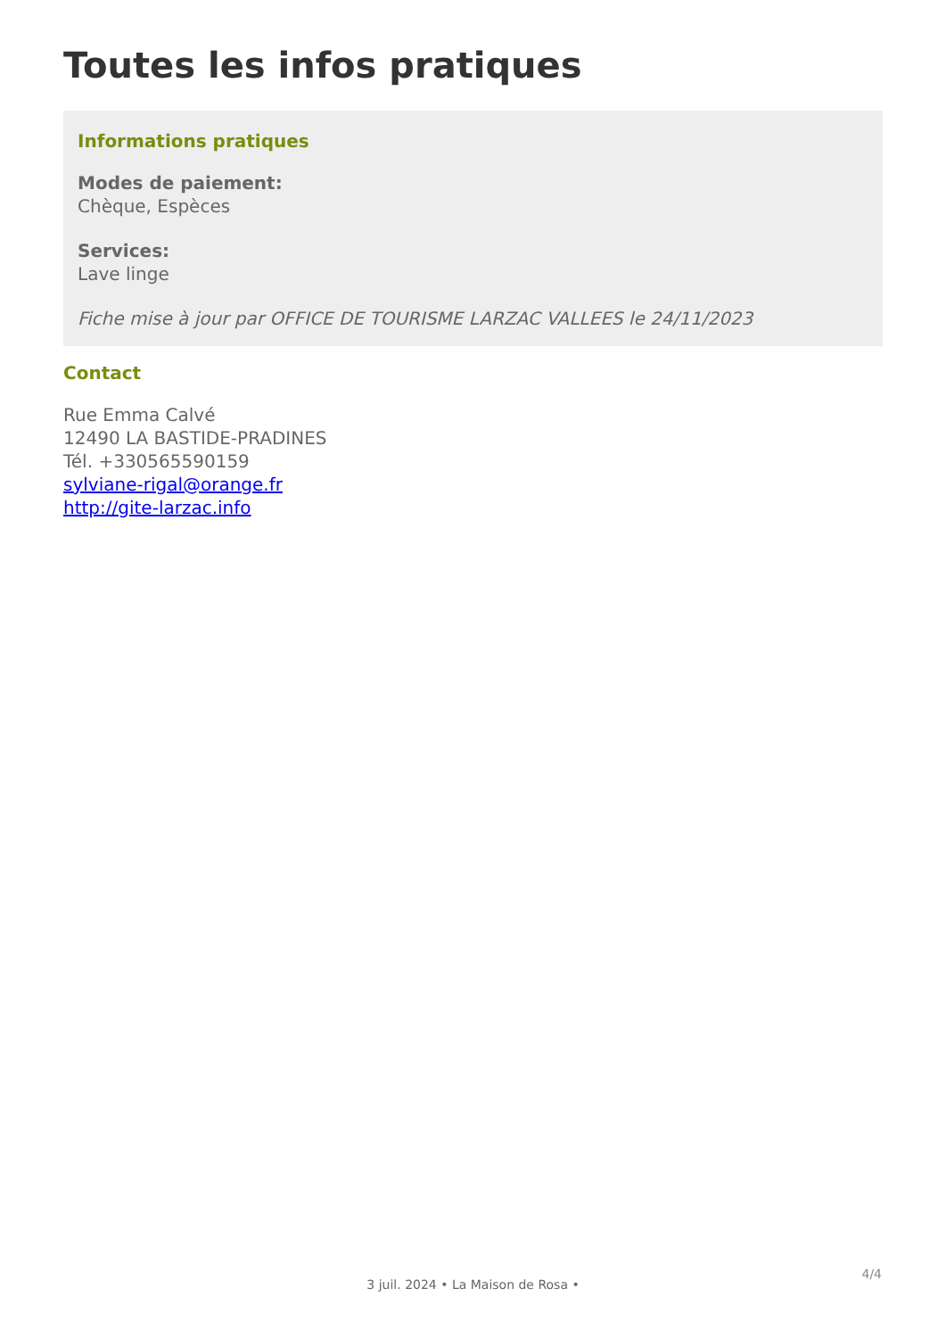Toutes les infos pratiques
Informations pratiques
Modes de paiement:
Chèque, Espèces
Services:
Lave linge
Fiche mise à jour par OFFICE DE TOURISME LARZAC VALLEES le 24/11/2023
Contact
Rue Emma Calvé
12490 LA BASTIDE-PRADINES
Tél. +330565590159
sylviane-rigal@orange.fr
http://gite-larzac.info
4/4
3 juil. 2024 • La Maison de Rosa •